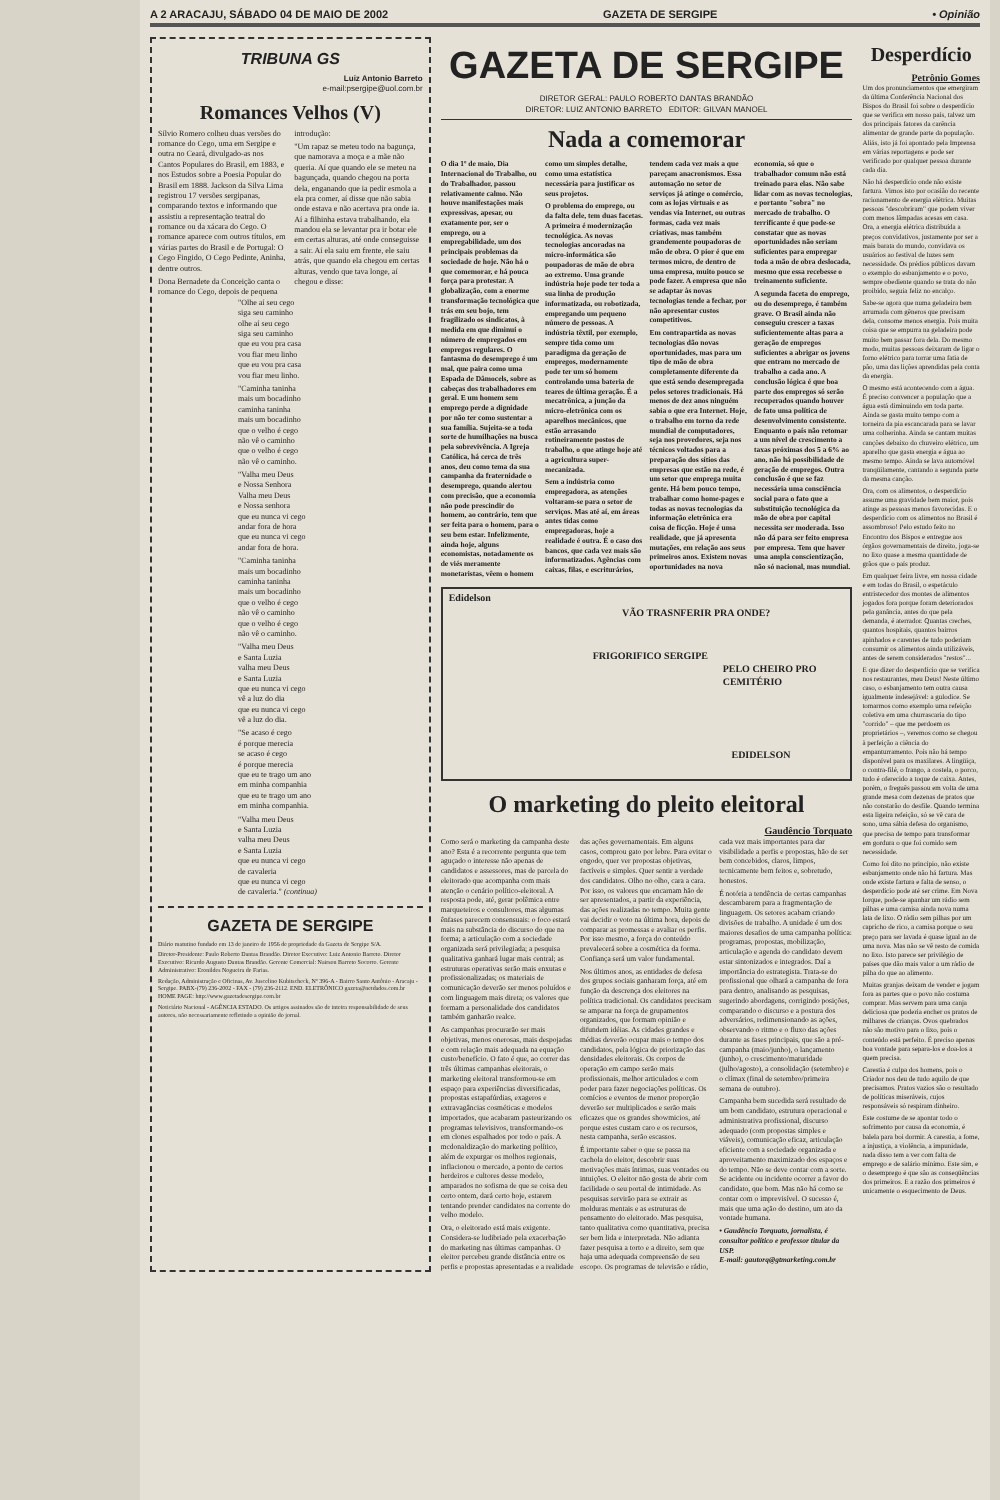A 2 ARACAJU, SÁBADO 04 DE MAIO DE 2002 GAZETA DE SERGIPE • Opinião
TRIBUNA GS
Luiz Antonio Barreto
e-mail:psergipe@uol.com.br
Romances Velhos (V)
Sílvio Romero colheu duas versões do romance do Cego, uma em Sergipe e outra no Ceará, divulgado-as nos Cantos Populares do Brasil, em 1883, e nos Estudos sobre a Poesia Popular do Brasil em 1888. Jackson da Silva Lima registrou 17 versões sergipanas, comparando textos e informando que assistiu a representação teatral do romance ou da xácara do Cego. O romance aparece com outros títulos, em várias partes do Brasil e de Portugal: O Cego Fingido, O Cego Pedinte, Aninha, dentre outros.
Dona Bernadete da Conceição canta o romance do Cego, depois de pequena introdução:
"Um rapaz se meteu todo na bagunça, que namorava a moça e a mãe não queria. Aí que quando ele se meteu na bagunçada, quando chegou na porta dela, enganando que ia pedir esmola a ela pra comer, aí disse que não sabia onde estava e não acertava pra onde ia. Aí a filhinha estava trabalhando, ela mandou ela se levantar pra ir botar ele em certas alturas, até onde conseguisse a sair. Aí ela saiu em frente, ele saiu atrás, que quando ela chegou em certas alturas, vendo que tava longe, aí chegou e disse:
"Olhe aí seu cego
siga seu caminho
olhe aí seu cego
siga seu caminho
que eu vou pra casa
vou fiar meu linho
que eu vou pra casa
vou fiar meu linho.
"Caminha taninha
mais um bocadinho
caminha taninha
mais um bocadinho
que o velho é cego
não vê o caminho
que o velho é cego
não vê o caminho.
"Valha meu Deus
e Nossa Senhora
Valha meu Deus
e Nossa senhora
que eu nunca vi cego
andar fora de hora
que eu nunca vi cego
andar fora de hora.
"Caminha taninha
mais um bocadinho
caminha taninha
mais um bocadinho
que o velho é cego
não vê o caminho
que o velho é cego
não vê o caminho.
"Valha meu Deus
e Santa Luzia
valha meu Deus
e Santa Luzia
que eu nunca vi cego
vê a luz do dia
que eu nunca vi cego
vê a luz do dia.
"Se acaso é cego
é porque merecia
se acaso é cego
é porque merecia
que eu te trago um ano
em minha companhia
que eu te trago um ano
em minha companhia.
"Valha meu Deus
e Santa Luzia
valha meu Deus
e Santa Luzia
que eu nunca vi cego
de cavaleria
que eu nunca vi cego
de cavaleria." (continua)
GAZETA DE SERGIPE
Diário matutino fundado em 13 de janeiro de 1956 de propriedade da Gazeta de Sergipe S/A.
Diretor-Presidente: Paulo Roberto Dantas Brandão. Diretor Executivo: Luiz Antonio Barreto. Diretor Executivo: Ricardo Augusto Dantas Brandão. Gerente Comercial: Nairson Barreto Socorro. Gerente Administrativo: Eronildes Nogueira de Farias.
Redação, Administração e Oficinas, Av. Juscelino Kubitscheck, Nº 396-A - Bairro Santo Antônio - Aracaju - Sergipe. PABX-(79) 236-2002 - FAX - (79) 236-2112. END. ELETRÔNICO gazeta@netdados.com.br HOME PAGE: http://www.gazetadesergipe.com.br
Noticiário Nacional - AGÊNCIA ESTADO. Os artigos assinados são de inteira responsabilidade de seus autores, não necessariamente refletindo a opinião do jornal.
GAZETA DE SERGIPE
DIRETOR GERAL: PAULO ROBERTO DANTAS BRANDÃO
DIRETOR: LUIZ ANTONIO BARRETO EDITOR: GILVAN MANOEL
Nada a comemorar
O dia 1º de maio, Dia Internacional do Trabalho, ou do Trabalhador, passou relativamente calmo. Não houve manifestações mais expressivas, apesar, ou exatamente por, ser o emprego, ou a empregabilidade, um dos principais problemas da sociedade de hoje. Não há o que comemorar, e há pouca força para protestar. A globalização, com a enorme transformação tecnológica que trás em seu bojo, tem fragilizado os sindicatos, à medida em que diminui o número de empregados em empregos regulares. O fantasma do desemprego é um mal, que paira como uma Espada de Dâmocels, sobre as cabeças dos trabalhadores em geral. E um homem sem emprego perde a dignidade por não ter como sustentar a sua família. Sujeita-se a toda sorte de humilhações na busca pela sobrevivência. A Igreja Católica, há cerca de três anos, deu como tema da sua campanha da fraternidade o desemprego, quando alertou com precisão, que a economia não pode prescindir do homem, ao contrário, tem que ser feita para o homem, para o seu bem estar. Infelizmente, ainda hoje, alguns economistas, notadamente os de viés meramente monetaristas, vêem o homem como um simples detalhe, como uma estatística necessária para justificar os seus projetos.
O problema do emprego, ou da falta dele, tem duas facetas. A primeira é modernização tecnológica. As novas tecnologias ancoradas na micro-informática são poupadoras de mão de obra ao extremo. Uma grande indústria hoje pode ter toda a sua linha de produção informatizada, ou robotizada, empregando um pequeno número de pessoas. A indústria têxtil, por exemplo, sempre tida como um paradigma da geração de empregos, modernamente pode ter um só homem controlando uma bateria de teares de última geração. É a mecatrônica, a junção da micro-eletrônica com os aparelhos mecânicos, que estão arrasando rotineiramente postos de trabalho, o que atinge hoje até a agricultura super-mecanizada.
Sem a indústria como empregadora, as atenções voltaram-se para o setor de serviços. Mas até aí, em áreas antes tidas como empregadoras, hoje a realidade é outra. É o caso dos bancos, que cada vez mais são informatizados. Agências com caixas, filas, e escriturários, tendem cada vez mais a que pareçam anacronismos. Essa automação no setor de serviços já atinge o comércio, com as lojas virtuais e as vendas via Internet, ou outras formas, cada vez mais criativas, mas também grandemente poupadoras de mão de obra. O pior é que em termos micro, de dentro de uma empresa, muito pouco se pode fazer. A empresa que não se adaptar às novas tecnologias tende a fechar, por não apresentar custos competitivos.
Em contrapartida as novas tecnologias dão novas oportunidades, mas para um tipo de mão de obra completamente diferente da que está sendo desempregada pelos setores tradicionais. Há menos de dez anos ninguém sabia o que era Internet. Hoje, o trabalho em torno da rede mundial de computadores, seja nos provedores, seja nos técnicos voltados para a preparação dos sítios das empresas que estão na rede, é um setor que emprega muita gente. Há bem pouco tempo, trabalhar como home-pages e todas as novas tecnologias da informação eletrônica era coisa de ficção. Hoje é uma realidade, que já apresenta mutações, em relação aos seus primeiros anos. Existem novas oportunidades na nova economia, só que o trabalhador comum não está treinado para elas. Não sabe lidar com as novas tecnologias, e portanto "sobra" no mercado de trabalho. O terrificante é que pode-se constatar que as novas oportunidades não seriam suficientes para empregar toda a mão de obra deslocada, mesmo que essa recebesse o treinamento suficiente.
A segunda faceta do emprego, ou do desemprego, é também grave. O Brasil ainda não conseguiu crescer a taxas suficientemente altas para a geração de empregos suficientes a abrigar os jovens que entram no mercado de trabalho a cada ano. A conclusão lógica é que boa parte dos empregos só serão recuperados quando houver de fato uma política de desenvolvimento consistente. Enquanto o país não retomar a um nível de crescimento a taxas próximas dos 5 a 6% ao ano, não há possibilidade de geração de empregos. Outra conclusão é que se faz necessária uma consciência social para o fato que a substituição tecnológica da mão de obra por capital necessita ser moderada. Isso não dá para ser feito empresa por empresa. Tem que haver uma ampla conscientização, não só nacional, mas mundial.
Edidelson
VÃO TRASNFERIR PRA ONDE?
FRIGORIFICO SERGIPE
PELO CHEIRO PRO CEMITÉRIO
EDIDELSON
O marketing do pleito eleitoral
Gaudêncio Torquato
Como será o marketing da campanha deste ano? Esta é a recorrente pergunta que tem aguçado o interesse não apenas de candidatos e assessores, mas de parcela do eleitorado que acompanha com mais atenção o cenário político-eleitoral. A resposta pode, até, gerar polêmica entre marqueteiros e consultores, mas algumas ênfases parecem consensuais: o foco estará mais na substância do discurso do que na forma; a articulação com a sociedade organizada será privilegiada; a pesquisa qualitativa ganhará lugar mais central; as estruturas operativas serão mais enxutas e profissionalizadas; os materiais de comunicação deverão ser menos poluídos e com linguagem mais direta; os valores que formam a personalidade dos candidatos também ganharão realce.
As campanhas procurarão ser mais objetivas, menos onerosas, mais despojadas e com relação mais adequada na equação custo/benefício. O fato é que, ao correr das três últimas campanhas eleitorais, o marketing eleitoral transformou-se em espaço para experiências diversificadas, propostas estapafúrdias, exageros e extravagâncias cosméticas e modelos importados, que acabaram pasteurizando os programas televisivos, transformando-os em clones espalhados por todo o país. A mcdonaldização do marketing político, além de expurgar os molhos regionais, inflacionou o mercado, a ponto de certos herdeiros e cultores desse modelo, amparados no sofisma de que se coisa deu certo ontem, dará certo hoje, estarem tentando prender candidatos na corrente do velho modelo.
Ora, o eleitorado está mais exigente. Considera-se ludibriado pela exacerbação do marketing nas últimas campanhas. O eleitor percebeu grande distância entre os perfis e propostas apresentadas e a realidade das ações governamentais. Em alguns casos, comprou gato por lebre. Para evitar o engodo, quer ver propostas objetivas, factíveis e simples. Quer sentir a verdade dos candidatos. Olho no olho, cara a cara. Por isso, os valores que encarnam hão de ser apresentados, a partir da experiência, das ações realizadas no tempo. Muita gente vai decidir o voto na última hora, depois de comparar as promessas e avaliar os perfis. Por isso mesmo, a força do conteúdo prevalecerá sobre a cosmética da forma. Confiança será um valor fundamental.
Nos últimos anos, as entidades de defesa dos grupos sociais ganharam força, até em função da descrença dos eleitores na política tradicional. Os candidatos precisam se amparar na força de grupamentos organizados, que formam opinião e difundem idéias. As cidades grandes e médias deverão ocupar mais o tempo dos candidatos, pela lógica de priorização das densidades eleitorais. Os corpos de operação em campo serão mais profissionais, melhor articulados e com poder para fazer negociações políticas. Os comícios e eventos de menor proporção deverão ser multiplicados e serão mais eficazes que os grandes showmicios, até porque estes custam caro e os recursos, nesta campanha, serão escassos.
É importante saber o que se passa na cachola do eleitor, descobrir suas motivações mais íntimas, suas vontades ou intuições. O eleitor não gosta de abrir com facilidade o seu portal de intimidade. As pesquisas servirão para se extrair as molduras mentais e as estruturas de pensamento do eleitorado. Mas pesquisa, tanto qualitativa como quantitativa, precisa ser bem lida e interpretada. Não adianta fazer pesquisa a torto e a direito, sem que haja uma adequada compreensão de seu escopo. Os programas de televisão e rádio, cada vez mais importantes para dar visibilidade a perfis e propostas, hão de ser bem concebidos, claros, limpos, tecnicamente bem feitos e, sobretudo, honestos.
É notória a tendência de certas campanhas descambarem para a fragmentação de linguagem. Os setores acabam criando divisões de trabalho. A unidade é um dos maiores desafios de uma campanha política: programas, propostas, mobilização, articulação e agenda do candidato devem estar sintonizados e integrados. Daí a importância do estrategista. Trata-se do profissional que olhará a campanha de fora para dentro, analisando as pesquisas, sugerindo abordagens, corrigindo posições, comparando o discurso e a postura dos adversários, redimensionando as ações, observando o ritmo e o fluxo das ações durante as fases principais, que são a pré-campanha (maio/junho), o lançamento (junho), o crescimento/maturidade (julho/agosto), a consolidação (setembro) e o clímax (final de setembro/primeira semana de outubro).
Campanha bem sucedida será resultado de um bom candidato, estrutura operacional e administrativa profissional, discurso adequado (com propostas simples e viáveis), comunicação eficaz, articulação eficiente com a sociedade organizada e aproveitamento maximizado dos espaços e do tempo. Não se deve contar com a sorte. Se acidente ou incidente ocorrer a favor do candidato, que bom. Mas não há como se contar com o imprevisível. O sucesso é, mais que uma ação do destino, um ato da vontade humana.
• Gaudêncio Torquato, jornalista, é consultor político e professor titular da USP.
E-mail: gautorq@gtmarketing.com.br
Desperdício
Petrônio Gomes
Um dos pronunciamentos que emergiram da última Conferência Nacional dos Bispos do Brasil foi sobre o desperdício que se verifica em nosso país, talvez um dos principais fatores da carência alimentar de grande parte da população. Aliás, isto já foi apontado pela Imprensa em várias reportagens e pode ser verificado por qualquer pessoa durante cada dia.
Não há desperdício onde não existe fartura. Vimos isto por ocasião do recente racionamento de energia elétrica. Muitas pessoas "descobriram" que podem viver com menos lâmpadas acesas em casa. Ora, a energia elétrica distribuída a preços convidativos, justamente por ser a mais barata do mundo, convidava os usuários ao festival de luzes sem necessidade. Os prédios públicos davam o exemplo do esbanjamento e o povo, sempre obediente quando se trata do não proibido, seguia feliz no encalço.
Sabe-se agora que numa geladeira bem arrumada com gêneros que precisam dela, consome menos energia. Pois muita coisa que se empurra na geladeira pode muito bem passar fora dela. Do mesmo modo, muitas pessoas deixaram de ligar o forno elétrico para torrar uma fatia de pão, uma das lições aprendidas pela conta da energia.
O mesmo está acontecendo com a água. É preciso convencer a população que a água está diminuindo em toda parte. Ainda se gasta muito tempo com a torneira da pia escancarada para se lavar uma colherinha. Ainda se cantam muitas canções debaixo do chuveiro elétrico, um aparelho que gasta energia e água ao mesmo tempo. Ainda se lava automóvel tranqüilamente, cantando a segunda parte da mesma canção.
Ora, com os alimentos, o desperdício assume uma gravidade bem maior, pois atinge as pessoas menos favorecidas. E o desperdício com os alimentos no Brasil é assombroso! Pelo estudo feito no Encontro dos Bispos e entregue aos órgãos governamentais de direito, joga-se no lixo quase a mesma quantidade de grãos que o país produz.
Em qualquer feira livre, em nossa cidade e em todas do Brasil, o espetáculo entristecedor dos montes de alimentos jogados fora porque foram deteriorados pela ganância, antes do que pela demanda, é aterrador. Quantas creches, quantos hospitais, quantos bairros apinhados e carentes de tudo poderiam consumir os alimentos ainda utilizáveis, antes de serem considerados "restos"...
E que dizer do desperdício que se verifica nos restaurantes, meu Deus! Neste último caso, o esbanjamento tem outra causa igualmente indesejável: a gulodice. Se tomarmos como exemplo uma refeição coletiva em uma churrascaria do tipo "corrido" – que me perdoem os proprietários –, veremos como se chegou à perfeição a ciência do empanturramento. Pois não há tempo disponível para os maxilares. A lingüiça, o contra-filé, o frango, a costela, o porco, tudo é oferecido a toque de caixa. Antes, porém, o freguês passou em volta de uma grande mesa com dezenas de pratos que não constarão do desfile. Quando termina esta ligeira refeição, só se vê cara de sono, uma sábia defesa do organismo, que precisa de tempo para transformar em gordura o que foi comido sem necessidade.
Como foi dito no princípio, não existe esbanjamento onde não há fartura. Mas onde existe fartura e falta de senso, o desperdício pode até ser crime. Em Nova Iorque, pode-se apanhar um rádio sem pilhas e uma camisa ainda nova numa lata de lixo. O rádio sem pilhas por um capricho de rico, a camisa porque o seu preço para ser lavada é quase igual ao de uma nova. Mas não se vê resto de comida no lixo. Isto parece ser privilégio de países que dão mais valor a um rádio de pilha do que ao alimento.
Muitas granjas deixam de vender e jogam fora as partes que o povo não costuma comprar. Mas servem para uma canja deliciosa que poderia encher os pratos de milhares de crianças. Ovos quebrados não são motivo para o lixo, pois o conteúdo está perfeito. É preciso apenas boa vontade para separa-los e doa-los a quem precisa.
Carestia é culpa dos homens, pois o Criador nos deu de tudo aquilo de que precisamos. Pratos vazios são o resultado de políticas miseráveis, cujos responsáveis só respiram dinheiro.
Este costume de se apontar todo o sofrimento por causa da economia, é balela para boi dormir. A carestia, a fome, a injustiça, a violência, a impunidade, nada disso tem a ver com falta de emprego e de salário mínimo. Este sim, e o desemprego é que são as conseqüências dos primeiros. E a razão dos primeiros é unicamente o esquecimento de Deus.